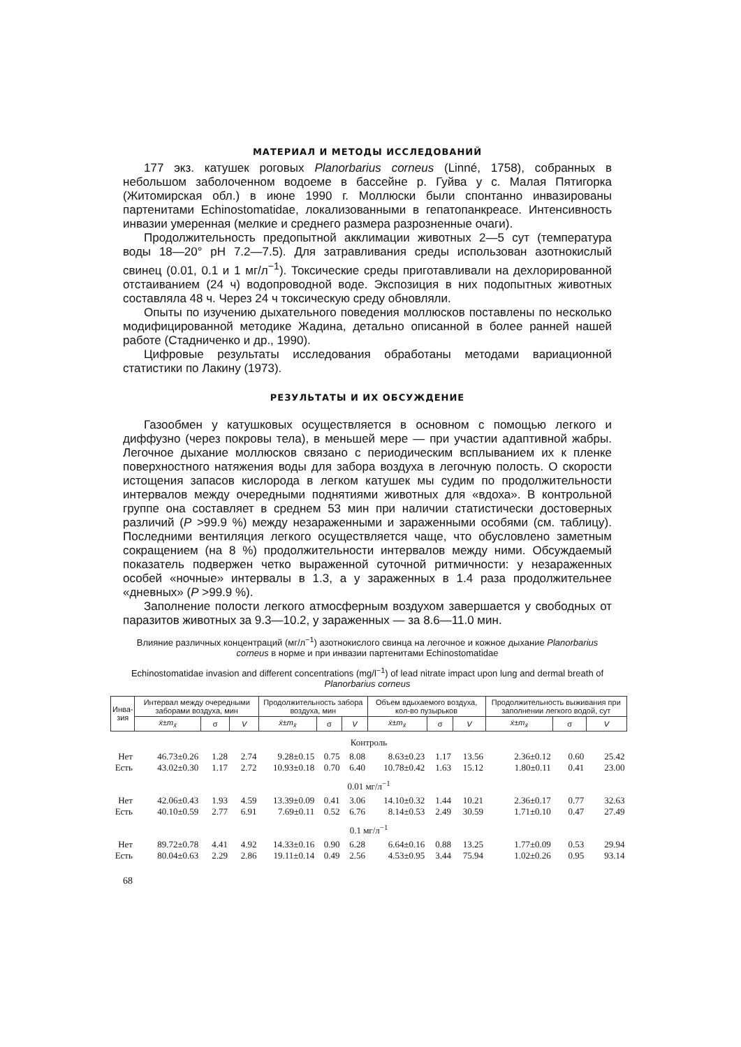МАТЕРИАЛ И МЕТОДЫ ИССЛЕДОВАНИЙ
177 экз. катушек роговых Planorbarius corneus (Linné, 1758), собранных в небольшом заболоченном водоеме в бассейне р. Гуйва у с. Малая Пятигорка (Житомирская обл.) в июне 1990 г. Моллюски были спонтанно инвазированы партенитами Echinostomatidae, локализованными в гепатопанкреасе. Интенсивность инвазии умеренная (мелкие и среднего размера разрозненные очаги).
Продолжительность предопытной акклимации животных 2—5 сут (температура воды 18—20° pH 7.2—7.5). Для затравливания среды использован азотнокислый свинец (0.01, 0.1 и 1 мг/л<sup>−1</sup>). Токсические среды приготавливали на дехлорированной отстаиванием (24 ч) водопроводной воде. Экспозиция в них подопытных животных составляла 48 ч. Через 24 ч токсическую среду обновляли.
Опыты по изучению дыхательного поведения моллюсков поставлены по несколько модифицированной методике Жадина, детально описанной в более ранней нашей работе (Стадниченко и др., 1990).
Цифровые результаты исследования обработаны методами вариационной статистики по Лакину (1973).
РЕЗУЛЬТАТЫ И ИХ ОБСУЖДЕНИЕ
Газообмен у катушковых осуществляется в основном с помощью легкого и диффузно (через покровы тела), в меньшей мере — при участии адаптивной жабры. Легочное дыхание моллюсков связано с периодическим всплыванием их к пленке поверхностного натяжения воды для забора воздуха в легочную полость. О скорости истощения запасов кислорода в легком катушек мы судим по продолжительности интервалов между очередными поднятиями животных для «вдоха». В контрольной группе она составляет в среднем 53 мин при наличии статистически достоверных различий (P >99.9 %) между незараженными и зараженными особями (см. таблицу). Последними вентиляция легкого осуществляется чаще, что обусловлено заметным сокращением (на 8 %) продолжительности интервалов между ними. Обсуждаемый показатель подвержен четко выраженной суточной ритмичности: у незараженных особей «ночные» интервалы в 1.3, а у зараженных в 1.4 раза продолжительнее «дневных» (P >99.9 %).
Заполнение полости легкого атмосферным воздухом завершается у свободных от паразитов животных за 9.3—10.2, у зараженных — за 8.6—11.0 мин.
Влияние различных концентраций (мг/л<sup>−1</sup>) азотнокислого свинца на легочное и кожное дыхание Planorbarius corneus в норме и при инвазии партенитами Echinostomatidae
Echinostomatidae invasion and different concentrations (mg/l<sup>−1</sup>) of lead nitrate impact upon lung and dermal breath of Planorbarius corneus
| Инва- зия | Интервал между очередными заборами воздуха, мин | | | Продолжительность забора воздуха, мин | | | Объем вдыхаемого воздуха, кол-во пузырьков | | | Продолжительность выживания при заполнении легкого водой, сут | | |
| --- | --- | --- | --- | --- | --- | --- | --- | --- | --- | --- | --- | --- |
| | x̄±m<sub>x̄</sub> | σ | V | x̄±m<sub>x̄</sub> | σ | V | x̄±m<sub>x̄</sub> | σ | V | x̄±m<sub>x̄</sub> | σ | V |
| Контроль | | | | | | | | | | | | |
| Нет | 46.73±0.26 | 1.28 | 2.74 | 9.28±0.15 | 0.75 | 8.08 | 8.63±0.23 | 1.17 | 13.56 | 2.36±0.12 | 0.60 | 25.42 |
| Есть | 43.02±0.30 | 1.17 | 2.72 | 10.93±0.18 | 0.70 | 6.40 | 10.78±0.42 | 1.63 | 15.12 | 1.80±0.11 | 0.41 | 23.00 |
| 0.01 мг/л<sup>−1</sup> | | | | | | | | | | | | |
| Нет | 42.06±0.43 | 1.93 | 4.59 | 13.39±0.09 | 0.41 | 3.06 | 14.10±0.32 | 1.44 | 10.21 | 2.36±0.17 | 0.77 | 32.63 |
| Есть | 40.10±0.59 | 2.77 | 6.91 | 7.69±0.11 | 0.52 | 6.76 | 8.14±0.53 | 2.49 | 30.59 | 1.71±0.10 | 0.47 | 27.49 |
| 0.1 мг/л<sup>−1</sup> | | | | | | | | | | | | |
| Нет | 89.72±0.78 | 4.41 | 4.92 | 14.33±0.16 | 0.90 | 6.28 | 6.64±0.16 | 0.88 | 13.25 | 1.77±0.09 | 0.53 | 29.94 |
| Есть | 80.04±0.63 | 2.29 | 2.86 | 19.11±0.14 | 0.49 | 2.56 | 4.53±0.95 | 3.44 | 75.94 | 1.02±0.26 | 0.95 | 93.14 |
68